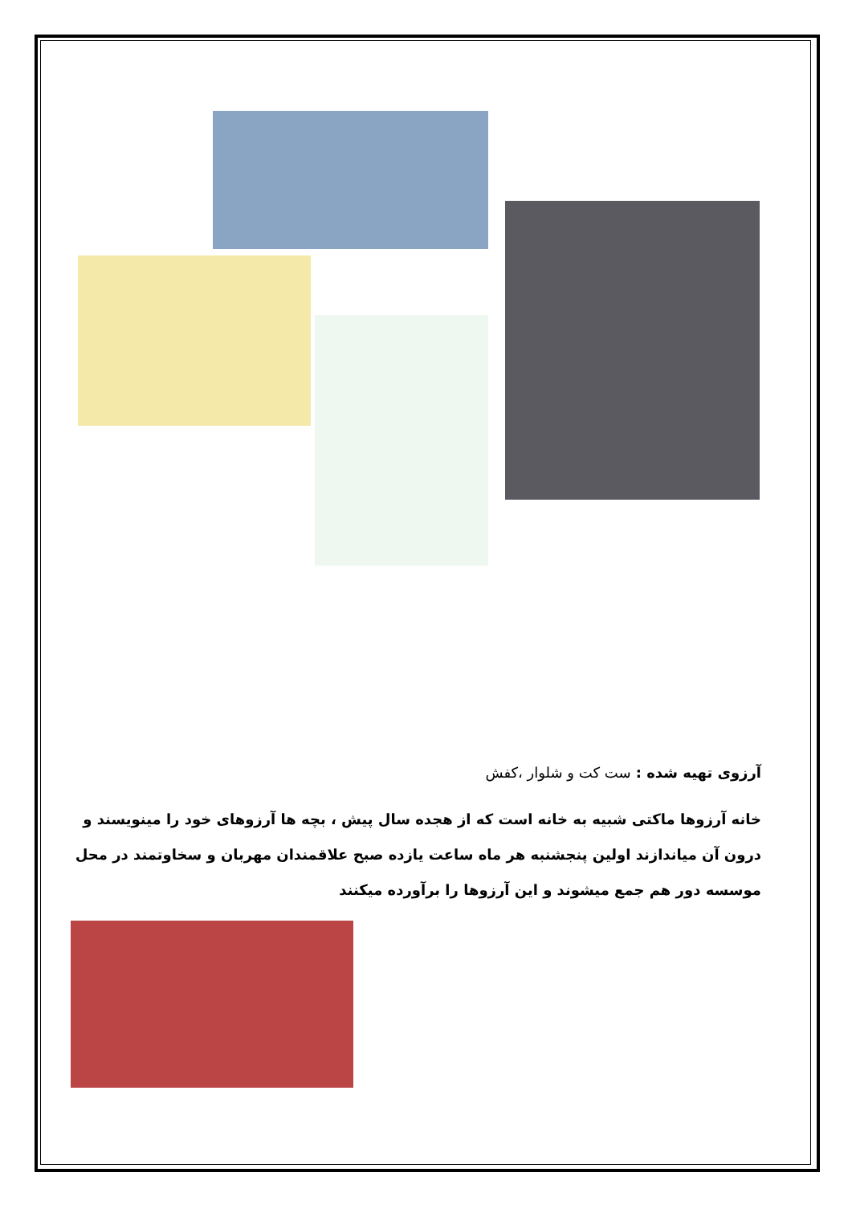آرزوی تهیه شده : ست کت و شلوار ،کفش
خانه آرزوها ماکتی شبیه به خانه است که از هجده سال پیش ، بچه ها آرزوهای خود را مینویسند و درون آن میاندازند اولین پنجشنبه هر ماه ساعت یازده صبح علاقمندان مهربان و سخاوتمند در محل موسسه دور هم جمع میشوند و این آرزوها را برآورده میکنند